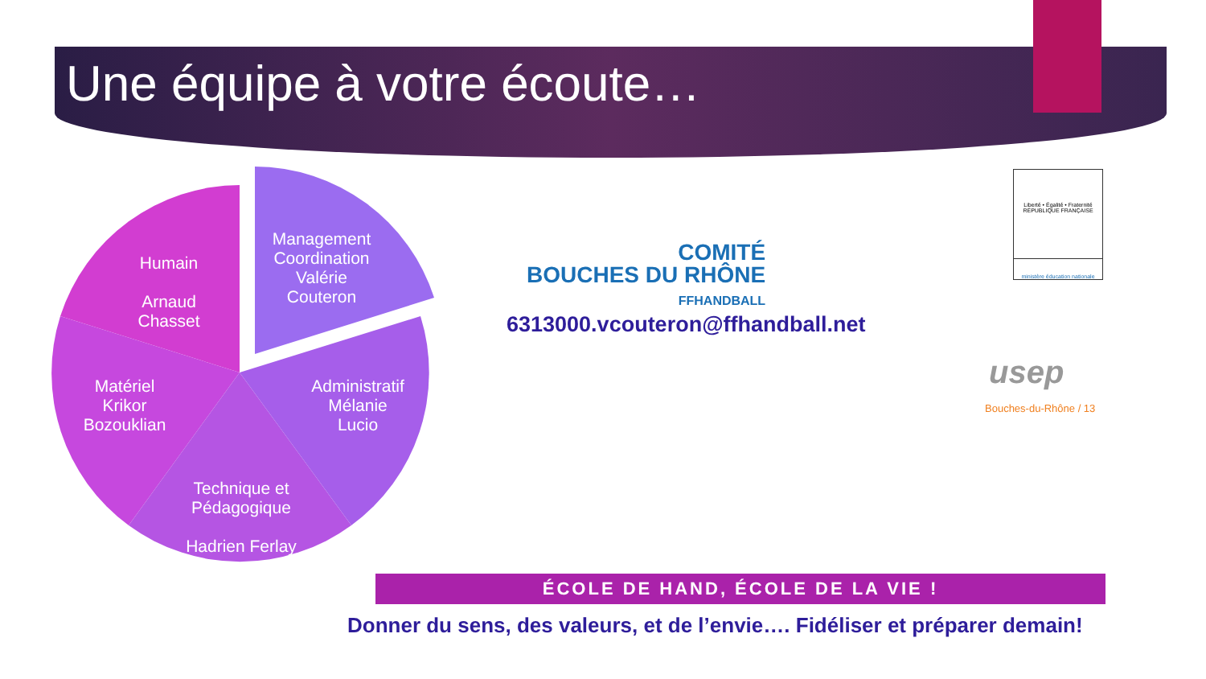Une équipe à votre écoute…
Humain
Arnaud
Chasset
Management Coordination Valérie
Couteron
Matériel
Krikor
Bozouklian
Administratif
Mélanie
Lucio
Technique et Pédagogique
Hadrien Ferlay
COMITÉ
BOUCHES DU RHÔNE
FFHANDBALL
6313000.vcouteron@ffhandball.net
Liberté • Égalité • Fraternité
RÉPUBLIQUE FRANÇAISE
ministère éducation nationale
usep
Bouches-du-Rhône / 13
ÉCOLE DE HAND, ÉCOLE DE LA VIE !
Donner du sens, des valeurs, et de l’envie…. Fidéliser et préparer demain!